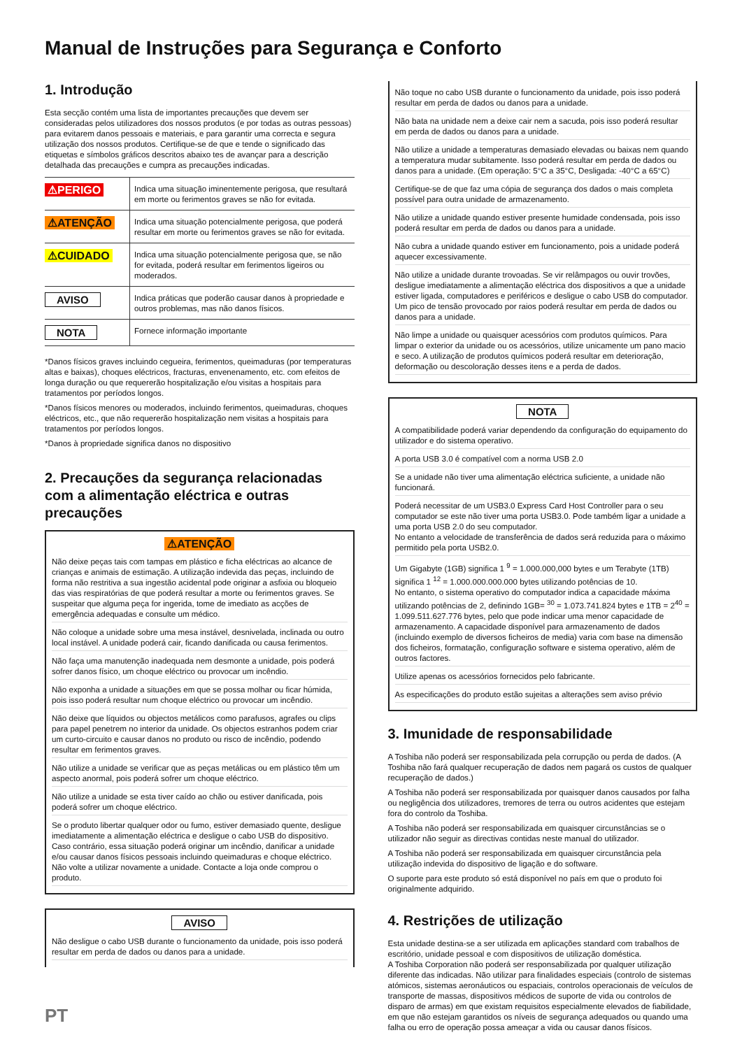Manual de Instruções para Segurança e Conforto
1. Introdução
Esta secção contém uma lista de importantes precauções que devem ser consideradas pelos utilizadores dos nossos produtos (e por todas as outras pessoas) para evitarem danos pessoais e materiais, e para garantir uma correcta e segura utilização dos nossos produtos. Certifique-se de que e tende o significado das etiquetas e símbolos gráficos descritos abaixo tes de avançar para a descrição detalhada das precauções e cumpra as precauções indicadas.
| ⚠PERIGO | Indica uma situação iminentemente perigosa, que resultará em morte ou ferimentos graves se não for evitada. |
| ⚠ATENÇÃO | Indica uma situação potencialmente perigosa, que poderá resultar em morte ou ferimentos graves se não for evitada. |
| ⚠CUIDADO | Indica uma situação potencialmente perigosa que, se não for evitada, poderá resultar em ferimentos ligeiros ou moderados. |
| AVISO | Indica práticas que poderão causar danos à propriedade e outros problemas, mas não danos físicos. |
| NOTA | Fornece informação importante |
*Danos físicos graves incluindo cegueira, ferimentos, queimaduras (por temperaturas altas e baixas), choques eléctricos, fracturas, envenenamento, etc. com efeitos de longa duração ou que requererão hospitalização e/ou visitas a hospitais para tratamentos por períodos longos.
*Danos físicos menores ou moderados, incluindo ferimentos, queimaduras, choques eléctricos, etc., que não requererão hospitalização nem visitas a hospitais para tratamentos por períodos longos.
*Danos à propriedade significa danos no dispositivo
2. Precauções da segurança relacionadas com a alimentação eléctrica e outras precauções
⚠ATENÇÃO
Não deixe peças tais com tampas em plástico e ficha eléctricas ao alcance de crianças e animais de estimação. A utilização indevida das peças, incluindo de forma não restritiva a sua ingestão acidental pode originar a asfixia ou bloqueio das vias respiratórias de que poderá resultar a morte ou ferimentos graves. Se suspeitar que alguma peça for ingerida, tome de imediato as acções de emergência adequadas e consulte um médico.
Não coloque a unidade sobre uma mesa instável, desnivelada, inclinada ou outro local instável. A unidade poderá cair, ficando danificada ou causa ferimentos.
Não faça uma manutenção inadequada nem desmonte a unidade, pois poderá sofrer danos físico, um choque eléctrico ou provocar um incêndio.
Não exponha a unidade a situações em que se possa molhar ou ficar húmida, pois isso poderá resultar num choque eléctrico ou provocar um incêndio.
Não deixe que líquidos ou objectos metálicos como parafusos, agrafes ou clips para papel penetrem no interior da unidade. Os objectos estranhos podem criar um curto-circuito e causar danos no produto ou risco de incêndio, podendo resultar em ferimentos graves.
Não utilize a unidade se verificar que as peças metálicas ou em plástico têm um aspecto anormal, pois poderá sofrer um choque eléctrico.
Não utilize a unidade se esta tiver caído ao chão ou estiver danificada, pois poderá sofrer um choque eléctrico.
Se o produto libertar qualquer odor ou fumo, estiver demasiado quente, desligue imediatamente a alimentação eléctrica e desligue o cabo USB do dispositivo. Caso contrário, essa situação poderá originar um incêndio, danificar a unidade e/ou causar danos físicos pessoais incluindo queimaduras e choque eléctrico. Não volte a utilizar novamente a unidade. Contacte a loja onde comprou o produto.
AVISO
Não desligue o cabo USB durante o funcionamento da unidade, pois isso poderá resultar em perda de dados ou danos para a unidade.
Não toque no cabo USB durante o funcionamento da unidade, pois isso poderá resultar em perda de dados ou danos para a unidade.
Não bata na unidade nem a deixe cair nem a sacuda, pois isso poderá resultar em perda de dados ou danos para a unidade.
Não utilize a unidade a temperaturas demasiado elevadas ou baixas nem quando a temperatura mudar subitamente. Isso poderá resultar em perda de dados ou danos para a unidade. (Em operação: 5°C a 35°C, Desligada: -40°C a 65°C)
Certifique-se de que faz uma cópia de segurança dos dados o mais completa possível para outra unidade de armazenamento.
Não utilize a unidade quando estiver presente humidade condensada, pois isso poderá resultar em perda de dados ou danos para a unidade.
Não cubra a unidade quando estiver em funcionamento, pois a unidade poderá aquecer excessivamente.
Não utilize a unidade durante trovoadas. Se vir relâmpagos ou ouvir trovões, desligue imediatamente a alimentação eléctrica dos dispositivos a que a unidade estiver ligada, computadores e periféricos e desligue o cabo USB do computador. Um pico de tensão provocado por raios poderá resultar em perda de dados ou danos para a unidade.
Não limpe a unidade ou quaisquer acessórios com produtos químicos. Para limpar o exterior da unidade ou os acessórios, utilize unicamente um pano macio e seco. A utilização de produtos químicos poderá resultar em deterioração, deformação ou descoloração desses itens e a perda de dados.
NOTA
A compatibilidade poderá variar dependendo da configuração do equipamento do utilizador e do sistema operativo.
A porta USB 3.0 é compatível com a norma USB 2.0
Se a unidade não tiver uma alimentação eléctrica suficiente, a unidade não funcionará.
Poderá necessitar de um USB3.0 Express Card Host Controller para o seu computador se este não tiver uma porta USB3.0. Pode também ligar a unidade a uma porta USB 2.0 do seu computador.
No entanto a velocidade de transferência de dados será reduzida para o máximo permitido pela porta USB2.0.
Um Gigabyte (1GB) significa 1 <sup>9</sup> = 1.000.000,000 bytes e um Terabyte (1TB) significa 1 <sup>12</sup> = 1.000.000.000.000 bytes utilizando potências de 10.
No entanto, o sistema operativo do computador indica a capacidade máxima utilizando potências de 2, definindo 1GB= <sup>30</sup> = 1.073.741.824 bytes e 1TB = 2<sup>40</sup> = 1.099.511.627.776 bytes, pelo que pode indicar uma menor capacidade de armazenamento. A capacidade disponível para armazenamento de dados (incluindo exemplo de diversos ficheiros de media) varia com base na dimensão dos ficheiros, formatação, configuração software e sistema operativo, além de outros factores.
Utilize apenas os acessórios fornecidos pelo fabricante.
As especificações do produto estão sujeitas a alterações sem aviso prévio
3. Imunidade de responsabilidade
A Toshiba não poderá ser responsabilizada pela corrupção ou perda de dados. (A Toshiba não fará qualquer recuperação de dados nem pagará os custos de qualquer recuperação de dados.)
A Toshiba não poderá ser responsabilizada por quaisquer danos causados por falha ou negligência dos utilizadores, tremores de terra ou outros acidentes que estejam fora do controlo da Toshiba.
A Toshiba não poderá ser responsabilizada em quaisquer circunstâncias se o utilizador não seguir as directivas contidas neste manual do utilizador.
A Toshiba não poderá ser responsabilizada em quaisquer circunstância pela utilização indevida do dispositivo de ligação e do software.
O suporte para este produto só está disponível no país em que o produto foi originalmente adquirido.
4. Restrições de utilização
Esta unidade destina-se a ser utilizada em aplicações standard com trabalhos de escritório, unidade pessoal e com dispositivos de utilização doméstica.
A Toshiba Corporation não poderá ser responsabilizada por qualquer utilização diferente das indicadas. Não utilizar para finalidades especiais (controlo de sistemas atómicos, sistemas aeronáuticos ou espaciais, controlos operacionais de veículos de transporte de massas, dispositivos médicos de suporte de vida ou controlos de disparo de armas) em que existam requisitos especialmente elevados de fiabilidade, em que não estejam garantidos os níveis de segurança adequados ou quando uma falha ou erro de operação possa ameaçar a vida ou causar danos físicos.
PT